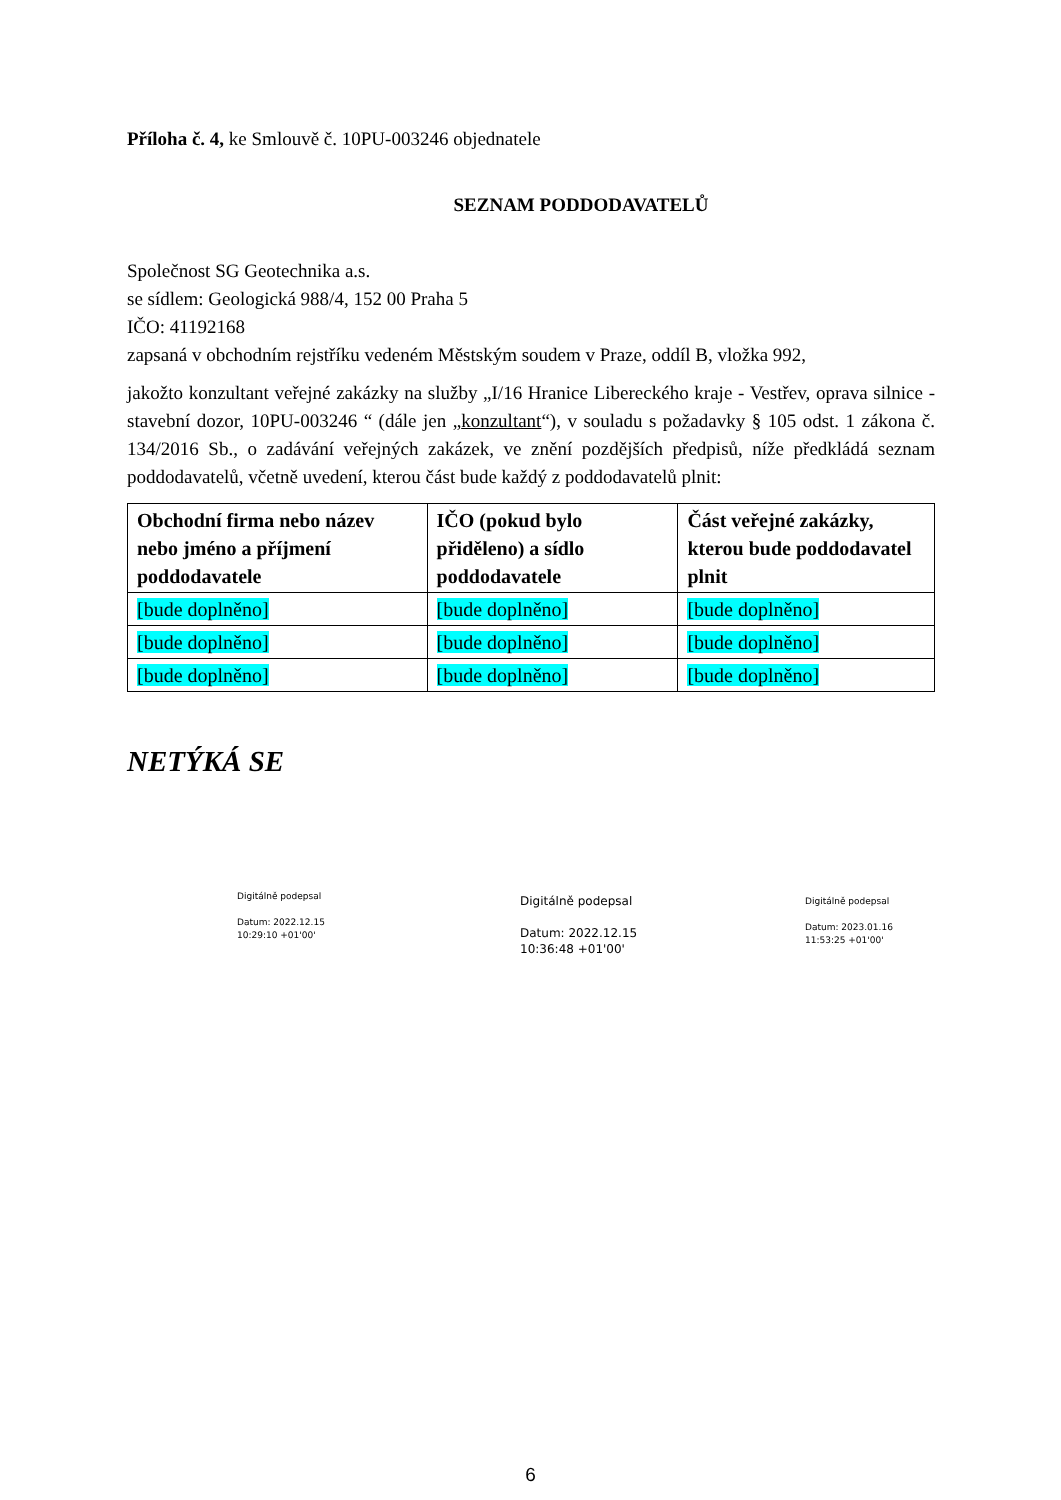Příloha č. 4, ke Smlouvě č. 10PU-003246 objednatele
SEZNAM PODDODAVATELŮ
Společnost SG Geotechnika a.s.
se sídlem: Geologická 988/4, 152 00 Praha 5
IČO: 41192168
zapsaná v obchodním rejstříku vedeném Městským soudem v Praze, oddíl B, vložka 992,
jakožto konzultant veřejné zakázky na služby „I/16 Hranice Libereckého kraje - Vestřev, oprava silnice - stavební dozor, 10PU-003246 “ (dále jen „konzultant“), v souladu s požadavky § 105 odst. 1 zákona č. 134/2016 Sb., o zadávání veřejných zakázek, ve znění pozdějších předpisů, níže předkládá seznam poddodavatelů, včetně uvedení, kterou část bude každý z poddodavatelů plnit:
| Obchodní firma nebo název nebo jméno a příjmení poddodavatele | IČO (pokud bylo přiděleno) a sídlo poddodavatele | Část veřejné zakázky, kterou bude poddodavatel plnit |
| --- | --- | --- |
| [bude doplněno] | [bude doplněno] | [bude doplněno] |
| [bude doplněno] | [bude doplněno] | [bude doplněno] |
| [bude doplněno] | [bude doplněno] | [bude doplněno] |
NETÝKÁ SE
Digitálně podepsal
Datum: 2022.12.15
10:29:10 +01'00'
Digitálně podepsal
Datum: 2022.12.15
10:36:48 +01'00'
Digitálně podepsal
Datum: 2023.01.16
11:53:25 +01'00'
6